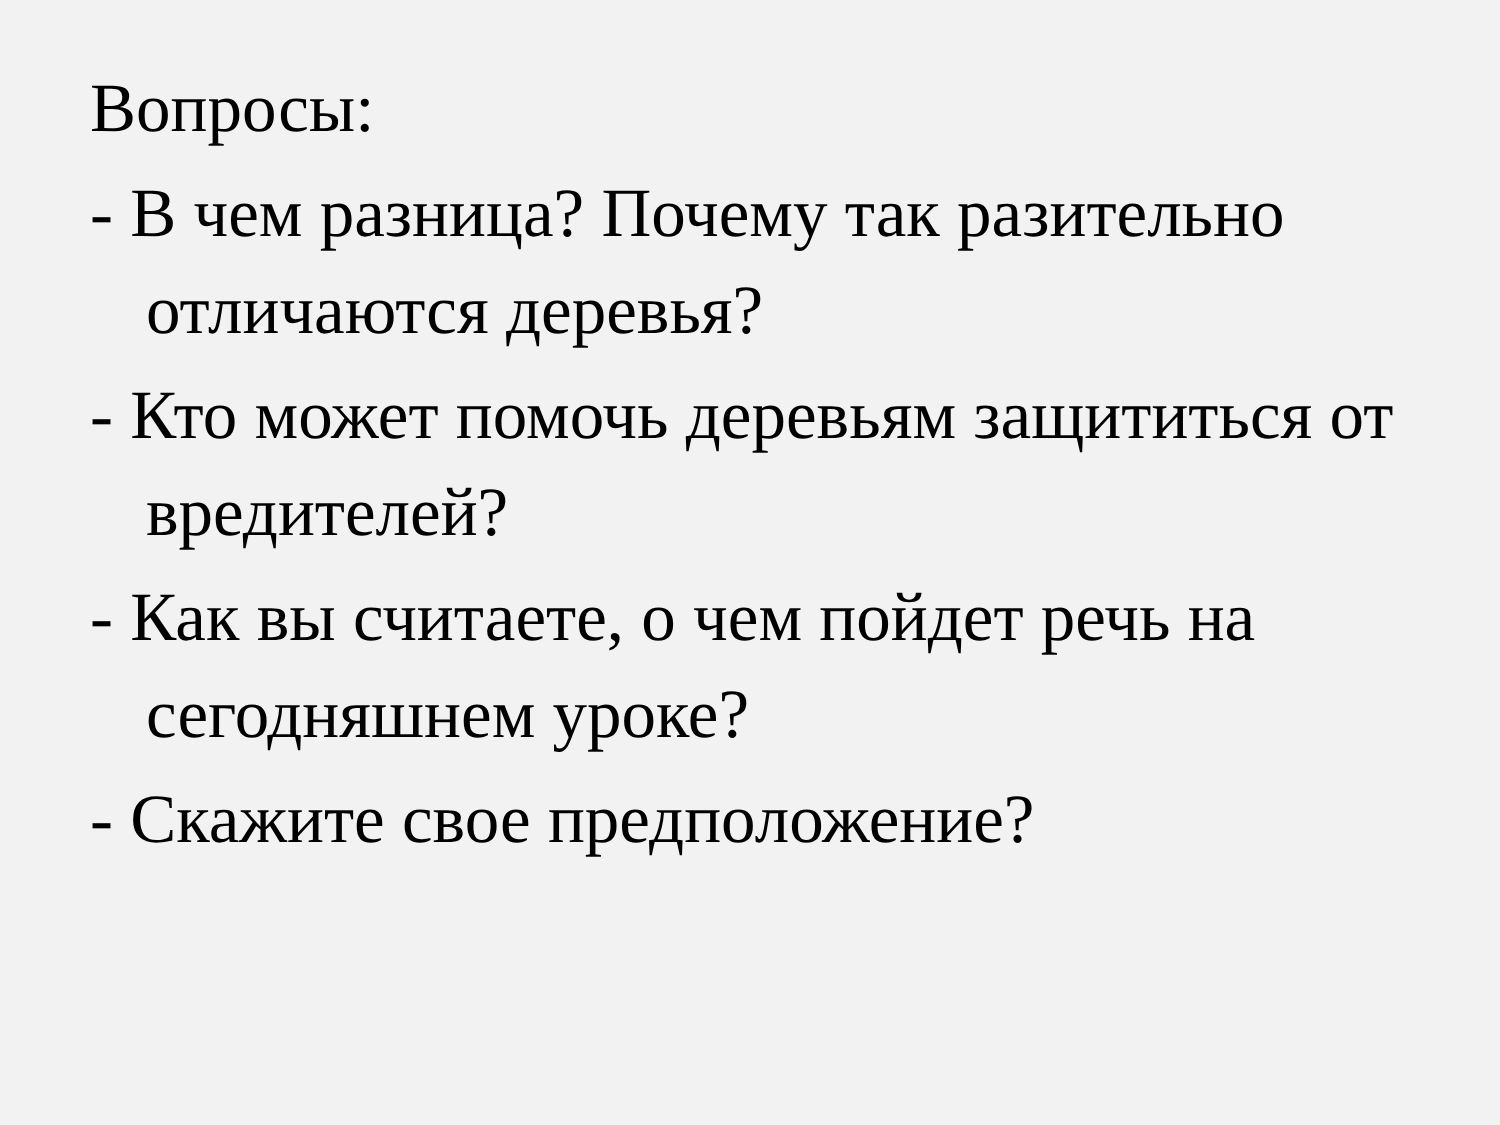Вопросы:
- В чем разница? Почему так разительно отличаются деревья?
- Кто может помочь деревьям защититься от вредителей?
- Как вы считаете, о чем пойдет речь на сегодняшнем уроке?
- Скажите свое предположение?